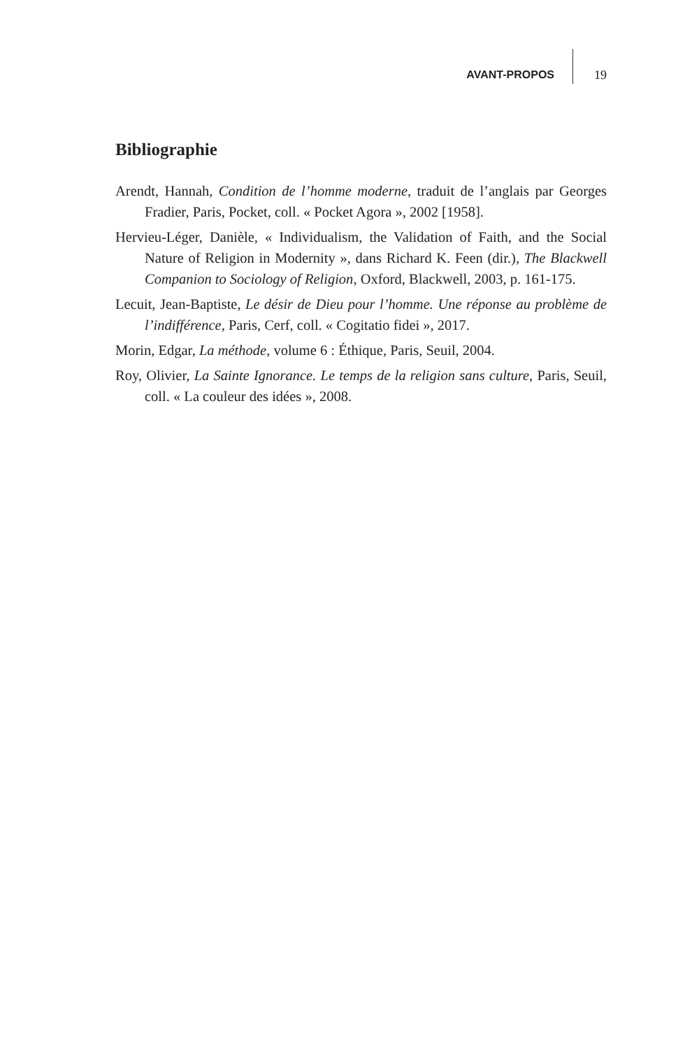AVANT-PROPOS 19
Bibliographie
Arendt, Hannah, Condition de l’homme moderne, traduit de l’anglais par Georges Fradier, Paris, Pocket, coll. « Pocket Agora », 2002 [1958].
Hervieu-Léger, Danièle, « Individualism, the Validation of Faith, and the Social Nature of Religion in Modernity », dans Richard K. Feen (dir.), The Blackwell Companion to Sociology of Religion, Oxford, Blackwell, 2003, p. 161-175.
Lecuit, Jean-Baptiste, Le désir de Dieu pour l’homme. Une réponse au problème de l’indifférence, Paris, Cerf, coll. « Cogitatio fidei », 2017.
Morin, Edgar, La méthode, volume 6 : Éthique, Paris, Seuil, 2004.
Roy, Olivier, La Sainte Ignorance. Le temps de la religion sans culture, Paris, Seuil, coll. « La couleur des idées », 2008.